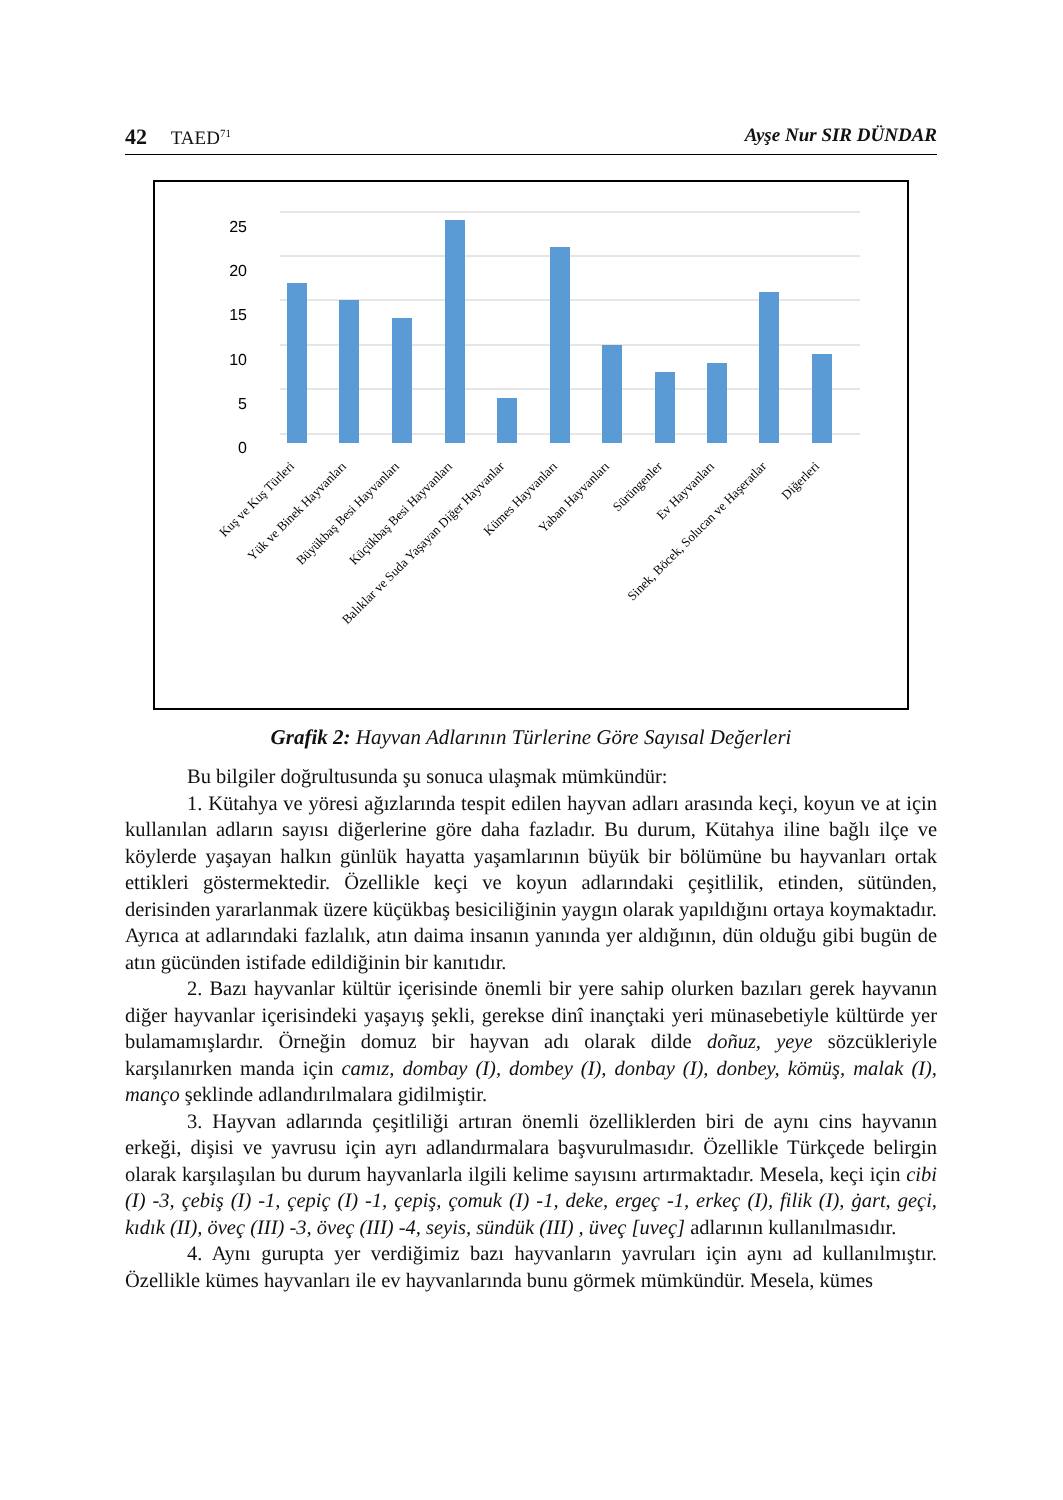42 TAED<sup>71</sup> Ayşe Nur SIR DÜNDAR
25
20
15
10
5
0
Kuş ve Kuş Türleri
Yük ve Binek Hayvanları
Büyükbaş Besi Hayvanları
Küçükbaş Besi Hayvanları
Balıklar ve Suda Yaşayan Diğer Hayvanlar
Kümes Hayvanları
Yaban Hayvanları
Sürüngenler
Ev Hayvanları
Sinek, Böcek, Solucan ve Haşeratlar
Diğerleri
Grafik 2: Hayvan Adlarının Türlerine Göre Sayısal Değerleri
Bu bilgiler doğrultusunda şu sonuca ulaşmak mümkündür:
1. Kütahya ve yöresi ağızlarında tespit edilen hayvan adları arasında keçi, koyun ve at için kullanılan adların sayısı diğerlerine göre daha fazladır. Bu durum, Kütahya iline bağlı ilçe ve köylerde yaşayan halkın günlük hayatta yaşamlarının büyük bir bölümüne bu hayvanları ortak ettikleri göstermektedir. Özellikle keçi ve koyun adlarındaki çeşitlilik, etinden, sütünden, derisinden yararlanmak üzere küçükbaş besiciliğinin yaygın olarak yapıldığını ortaya koymaktadır. Ayrıca at adlarındaki fazlalık, atın daima insanın yanında yer aldığının, dün olduğu gibi bugün de atın gücünden istifade edildiğinin bir kanıtıdır.
2. Bazı hayvanlar kültür içerisinde önemli bir yere sahip olurken bazıları gerek hayvanın diğer hayvanlar içerisindeki yaşayış şekli, gerekse dinî inançtaki yeri münasebetiyle kültürde yer bulamamışlardır. Örneğin domuz bir hayvan adı olarak dilde doñuz, yeye sözcükleriyle karşılanırken manda için camız, dombay (I), dombey (I), donbay (I), donbey, kömüş, malak (I), manço şeklinde adlandırılmalara gidilmiştir.
3. Hayvan adlarında çeşitliliği artıran önemli özelliklerden biri de aynı cins hayvanın erkeği, dişisi ve yavrusu için ayrı adlandırmalara başvurulmasıdır. Özellikle Türkçede belirgin olarak karşılaşılan bu durum hayvanlarla ilgili kelime sayısını artırmaktadır. Mesela, keçi için cibi (I) -3, çebiş (I) -1, çepiç (I) -1, çepiş, çomuk (I) -1, deke, ergeç -1, erkeç (I), filik (I), ġart, geçi, kıdık (II), öveç (III) -3, öveç (III) -4, seyis, sündük (III) , üveç [uveç] adlarının kullanılmasıdır.
4. Aynı gurupta yer verdiğimiz bazı hayvanların yavruları için aynı ad kullanılmıştır. Özellikle kümes hayvanları ile ev hayvanlarında bunu görmek mümkündür. Mesela, kümes